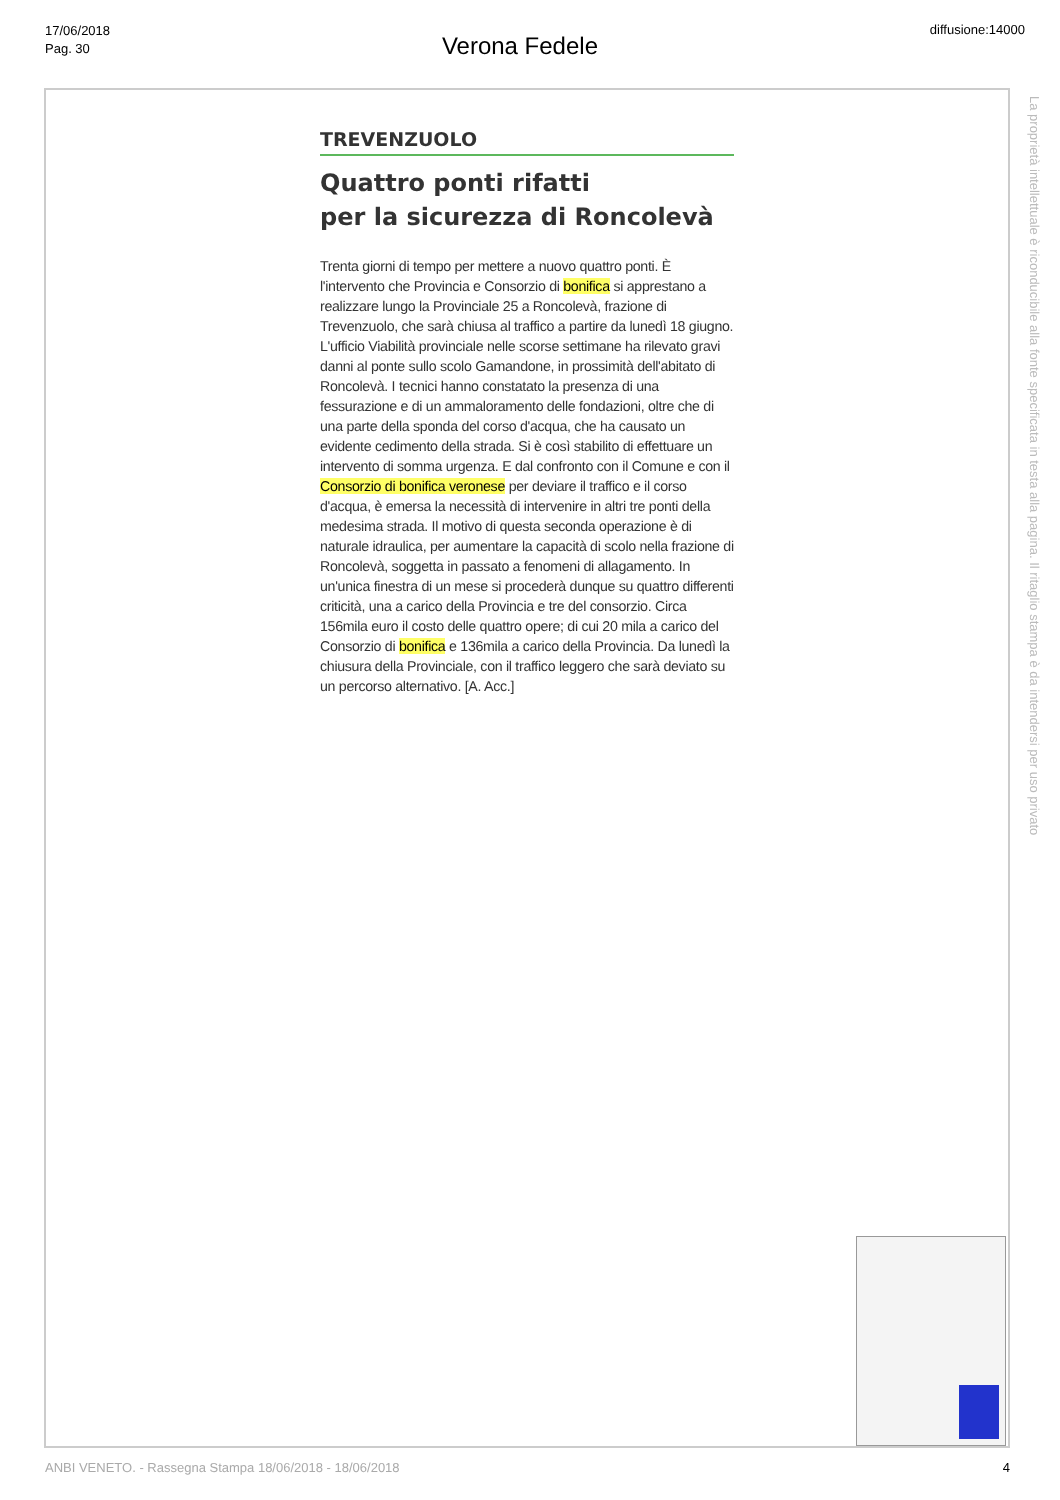17/06/2018
Pag. 30
Verona Fedele
diffusione:14000
TREVENZUOLO
Quattro ponti rifatti
per la sicurezza di Roncolevà
Trenta giorni di tempo per mettere a nuovo quattro ponti. È l'intervento che Provincia e Consorzio di bonifica si apprestano a realizzare lungo la Provinciale 25 a Roncolevà, frazione di Trevenzuolo, che sarà chiusa al traffico a partire da lunedì 18 giugno. L'ufficio Viabilità provinciale nelle scorse settimane ha rilevato gravi danni al ponte sullo scolo Gamandone, in prossimità dell'abitato di Roncolevà. I tecnici hanno constatato la presenza di una fessurazione e di un ammaloramento delle fondazioni, oltre che di una parte della sponda del corso d'acqua, che ha causato un evidente cedimento della strada. Si è così stabilito di effettuare un intervento di somma urgenza. E dal confronto con il Comune e con il Consorzio di bonifica veronese per deviare il traffico e il corso d'acqua, è emersa la necessità di intervenire in altri tre ponti della medesima strada. Il motivo di questa seconda operazione è di naturale idraulica, per aumentare la capacità di scolo nella frazione di Roncolevà, soggetta in passato a fenomeni di allagamento. In un'unica finestra di un mese si procederà dunque su quattro differenti criticità, una a carico della Provincia e tre del consorzio. Circa 156mila euro il costo delle quattro opere; di cui 20 mila a carico del Consorzio di bonifica e 136mila a carico della Provincia. Da lunedì la chiusura della Provinciale, con il traffico leggero che sarà deviato su un percorso alternativo. [A. Acc.]
La proprietà intellettuale è riconducibile alla fonte specificata in testa alla pagina. Il ritaglio stampa è da intendersi per uso privato
ANBI VENETO. - Rassegna Stampa 18/06/2018 - 18/06/2018 4